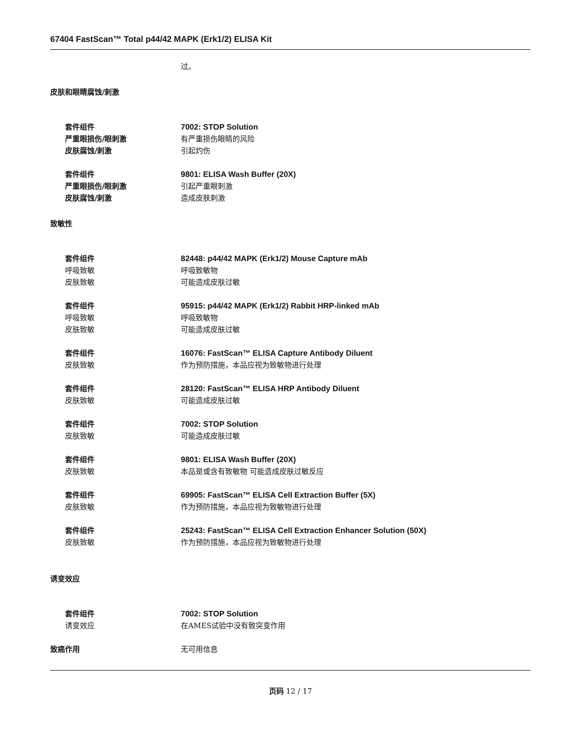67404 FastScan™ Total p44/42 MAPK (Erk1/2) ELISA Kit
过。
皮肤和眼睛腐蚀/刺激
套件组件 7002: STOP Solution
严重眼损伤/眼刺激 有严重损伤眼睛的风险
皮肤腐蚀/刺激 引起灼伤
套件组件 9801: ELISA Wash Buffer (20X)
严重眼损伤/眼刺激 引起严重眼刺激
皮肤腐蚀/刺激 造成皮肤刺激
致敏性
套件组件 82448: p44/42 MAPK (Erk1/2) Mouse Capture mAb
呼吸致敏 呼吸致敏物
皮肤致敏 可能造成皮肤过敏
套件组件 95915: p44/42 MAPK (Erk1/2) Rabbit HRP-linked mAb
呼吸致敏 呼吸致敏物
皮肤致敏 可能造成皮肤过敏
套件组件 16076: FastScan™ ELISA Capture Antibody Diluent
皮肤致敏 作为预防措施，本品应视为致敏物进行处理
套件组件 28120: FastScan™ ELISA HRP Antibody Diluent
皮肤致敏 可能造成皮肤过敏
套件组件 7002: STOP Solution
皮肤致敏 可能造成皮肤过敏
套件组件 9801: ELISA Wash Buffer (20X)
皮肤致敏 本品是或含有致敏物 可能造成皮肤过敏反应
套件组件 69905: FastScan™ ELISA Cell Extraction Buffer (5X)
皮肤致敏 作为预防措施，本品应视为致敏物进行处理
套件组件 25243: FastScan™ ELISA Cell Extraction Enhancer Solution (50X)
皮肤致敏 作为预防措施，本品应视为致敏物进行处理
诱变效应
套件组件 7002: STOP Solution
诱变效应 在AMES试验中没有致突变作用
致癌作用 无可用信息
页码 12 / 17